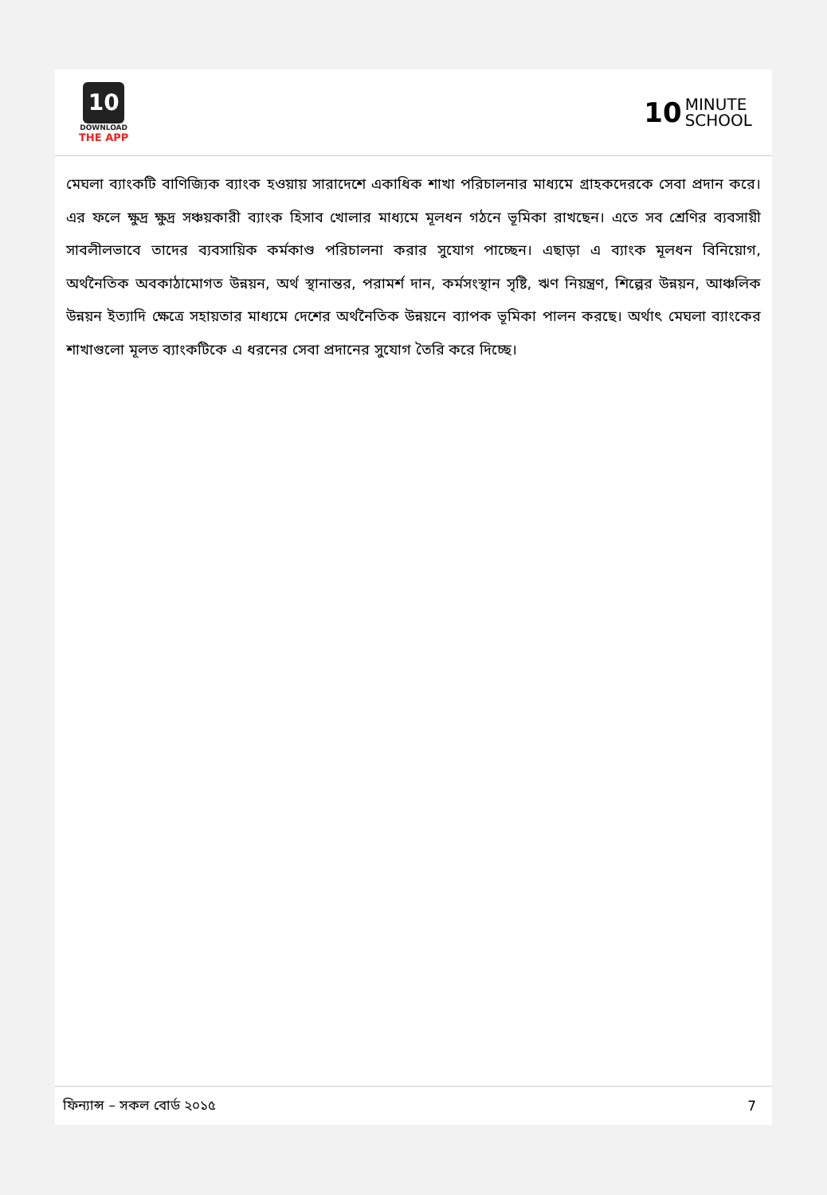10
DOWNLOAD
THE APP
10 MINUTE
SCHOOL
মেঘলা ব্যাংকটি বাণিজ্যিক ব্যাংক হওয়ায় সারাদেশে একাধিক শাখা পরিচালনার মাধ্যমে গ্রাহকদেরকে সেবা প্রদান করে। এর ফলে ক্ষুদ্র ক্ষুদ্র সঞ্চয়কারী ব্যাংক হিসাব খোলার মাধ্যমে মূলধন গঠনে ভূমিকা রাখছেন। এতে সব শ্রেণির ব্যবসায়ী সাবলীলভাবে তাদের ব্যবসায়িক কর্মকাণ্ড পরিচালনা করার সুযোগ পাচ্ছেন। এছাড়া এ ব্যাংক মূলধন বিনিয়োগ, অর্থনৈতিক অবকাঠামোগত উন্নয়ন, অর্থ স্থানান্তর, পরামর্শ দান, কর্মসংস্থান সৃষ্টি, ঋণ নিয়ন্ত্রণ, শিল্পের উন্নয়ন, আঞ্চলিক উন্নয়ন ইত্যাদি ক্ষেত্রে সহায়তার মাধ্যমে দেশের অর্থনৈতিক উন্নয়নে ব্যাপক ভূমিকা পালন করছে। অর্থাৎ মেঘলা ব্যাংকের শাখাগুলো মূলত ব্যাংকটিকে এ ধরনের সেবা প্রদানের সুযোগ তৈরি করে দিচ্ছে।
ফিন্যান্স – সকল বোর্ড ২০১৫ 7